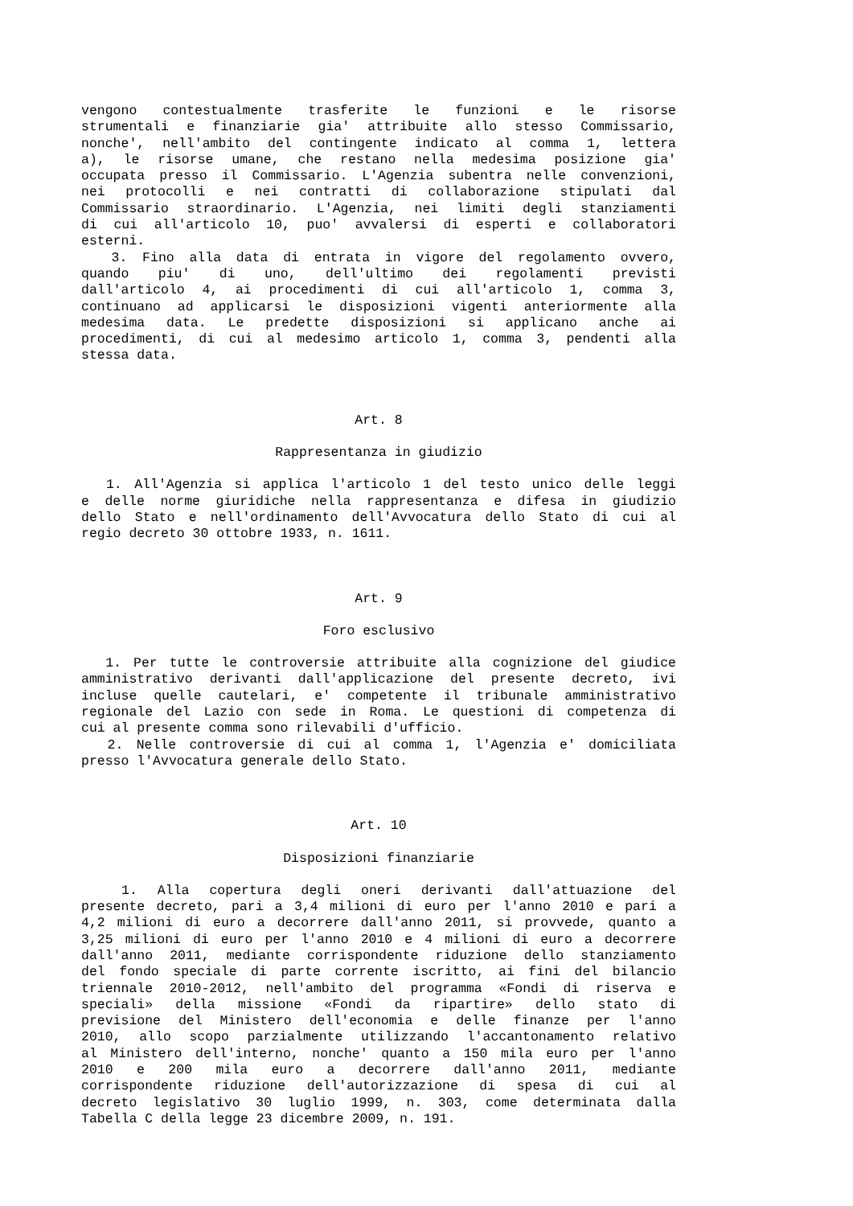vengono contestualmente trasferite le funzioni e le risorse
strumentali e finanziarie gia' attribuite allo stesso Commissario,
nonche', nell'ambito del contingente indicato al comma 1, lettera
a), le risorse umane, che restano nella medesima posizione gia'
occupata presso il Commissario. L'Agenzia subentra nelle convenzioni,
nei protocolli e nei contratti di collaborazione stipulati dal
Commissario straordinario. L'Agenzia, nei limiti degli stanziamenti
di cui all'articolo 10, puo' avvalersi di esperti e collaboratori
esterni.
3. Fino alla data di entrata in vigore del regolamento ovvero,
quando piu' di uno, dell'ultimo dei regolamenti previsti
dall'articolo 4, ai procedimenti di cui all'articolo 1, comma 3,
continuano ad applicarsi le disposizioni vigenti anteriormente alla
medesima data. Le predette disposizioni si applicano anche ai
procedimenti, di cui al medesimo articolo 1, comma 3, pendenti alla
stessa data.
Art. 8
Rappresentanza in giudizio
1. All'Agenzia si applica l'articolo 1 del testo unico delle leggi
e delle norme giuridiche nella rappresentanza e difesa in giudizio
dello Stato e nell'ordinamento dell'Avvocatura dello Stato di cui al
regio decreto 30 ottobre 1933, n. 1611.
Art. 9
Foro esclusivo
1. Per tutte le controversie attribuite alla cognizione del giudice
amministrativo derivanti dall'applicazione del presente decreto, ivi
incluse quelle cautelari, e' competente il tribunale amministrativo
regionale del Lazio con sede in Roma. Le questioni di competenza di
cui al presente comma sono rilevabili d'ufficio.
2. Nelle controversie di cui al comma 1, l'Agenzia e' domiciliata
presso l'Avvocatura generale dello Stato.
Art. 10
Disposizioni finanziarie
1. Alla copertura degli oneri derivanti dall'attuazione del
presente decreto, pari a 3,4 milioni di euro per l'anno 2010 e pari a
4,2 milioni di euro a decorrere dall'anno 2011, si provvede, quanto a
3,25 milioni di euro per l'anno 2010 e 4 milioni di euro a decorrere
dall'anno 2011, mediante corrispondente riduzione dello stanziamento
del fondo speciale di parte corrente iscritto, ai fini del bilancio
triennale 2010-2012, nell'ambito del programma «Fondi di riserva e
speciali» della missione «Fondi da ripartire» dello stato di
previsione del Ministero dell'economia e delle finanze per l'anno
2010, allo scopo parzialmente utilizzando l'accantonamento relativo
al Ministero dell'interno, nonche' quanto a 150 mila euro per l'anno
2010 e 200 mila euro a decorrere dall'anno 2011, mediante
corrispondente riduzione dell'autorizzazione di spesa di cui al
decreto legislativo 30 luglio 1999, n. 303, come determinata dalla
Tabella C della legge 23 dicembre 2009, n. 191.